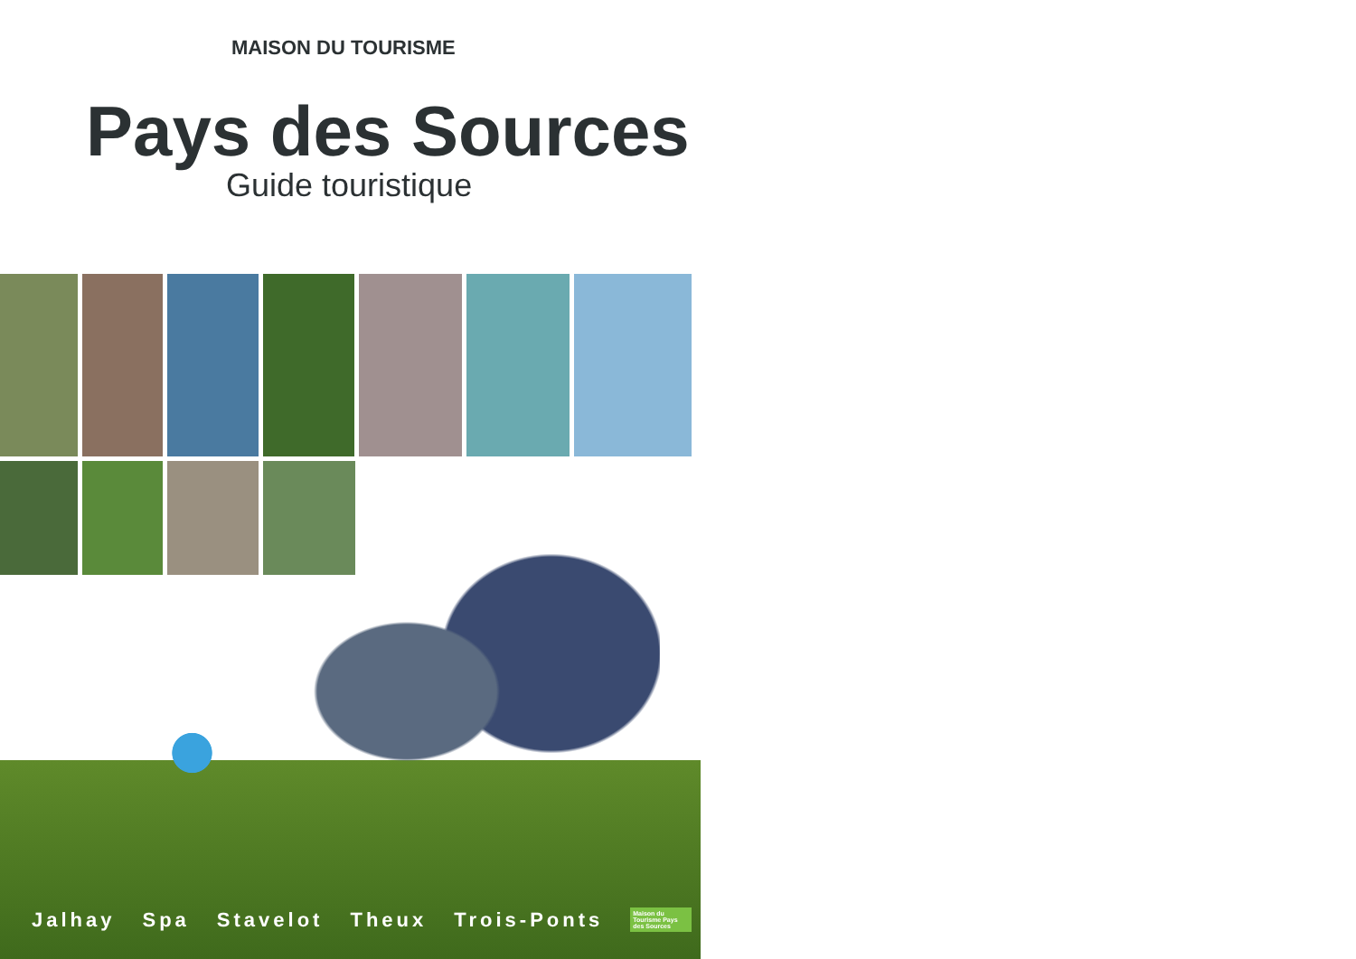MAISON DU TOURISME
Pays des Sources
Guide touristique
Jalhay Spa Stavelot Theux Trois-Ponts Maison du Tourisme Pays des Sources